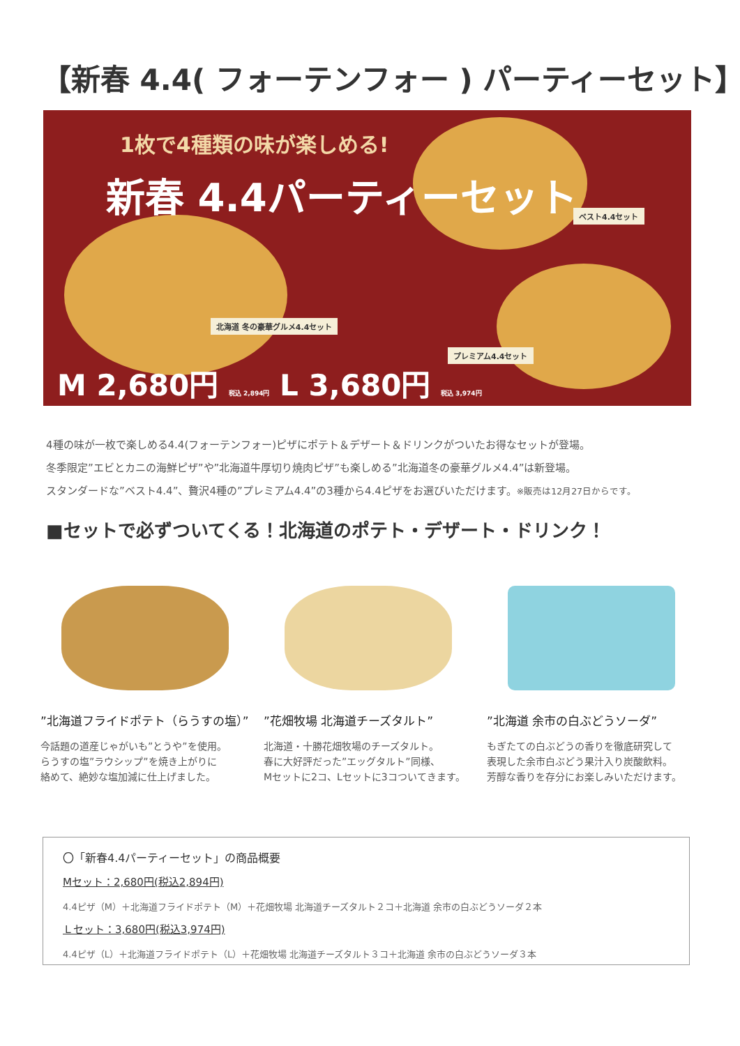【新春 4.4( フォーテンフォー ) パーティーセット】
1枚で4種類の味が楽しめる!
新春 4.4パーティーセット
北海道 冬の豪華グルメ4.4セット
ベスト4.4セット
プレミアム4.4セット
M 2,680円 税込 2,894円 L 3,680円 税込 3,974円
4種の味が一枚で楽しめる4.4(フォーテンフォー)ピザにポテト＆デザート＆ドリンクがついたお得なセットが登場。
冬季限定”エビとカニの海鮮ピザ”や”北海道牛厚切り焼肉ピザ”も楽しめる”北海道冬の豪華グルメ4.4”は新登場。
スタンダードな”ベスト4.4”、贅沢4種の”プレミアム4.4”の3種から4.4ピザをお選びいただけます。※販売は12月27日からです。
■セットで必ずついてくる！北海道のポテト・デザート・ドリンク！
”北海道フライドポテト（らうすの塩）”
今話題の道産じゃがいも”とうや”を使用。
らうすの塩”ラウシップ”を焼き上がりに
絡めて、絶妙な塩加減に仕上げました。
”花畑牧場 北海道チーズタルト”
北海道・十勝花畑牧場のチーズタルト。
春に大好評だった”エッグタルト”同様、
Mセットに2コ、Lセットに3コついてきます。
”北海道 余市の白ぶどうソーダ”
もぎたての白ぶどうの香りを徹底研究して
表現した余市白ぶどう果汁入り炭酸飲料。
芳醇な香りを存分にお楽しみいただけます。
〇「新春4.4パーティーセット」の商品概要
Mセット：2,680円(税込2,894円)
4.4ピザ（M）＋北海道フライドポテト（M）＋花畑牧場 北海道チーズタルト２コ＋北海道 余市の白ぶどうソーダ２本
Ｌセット：3,680円(税込3,974円)
4.4ピザ（L）＋北海道フライドポテト（L）＋花畑牧場 北海道チーズタルト３コ＋北海道 余市の白ぶどうソーダ３本